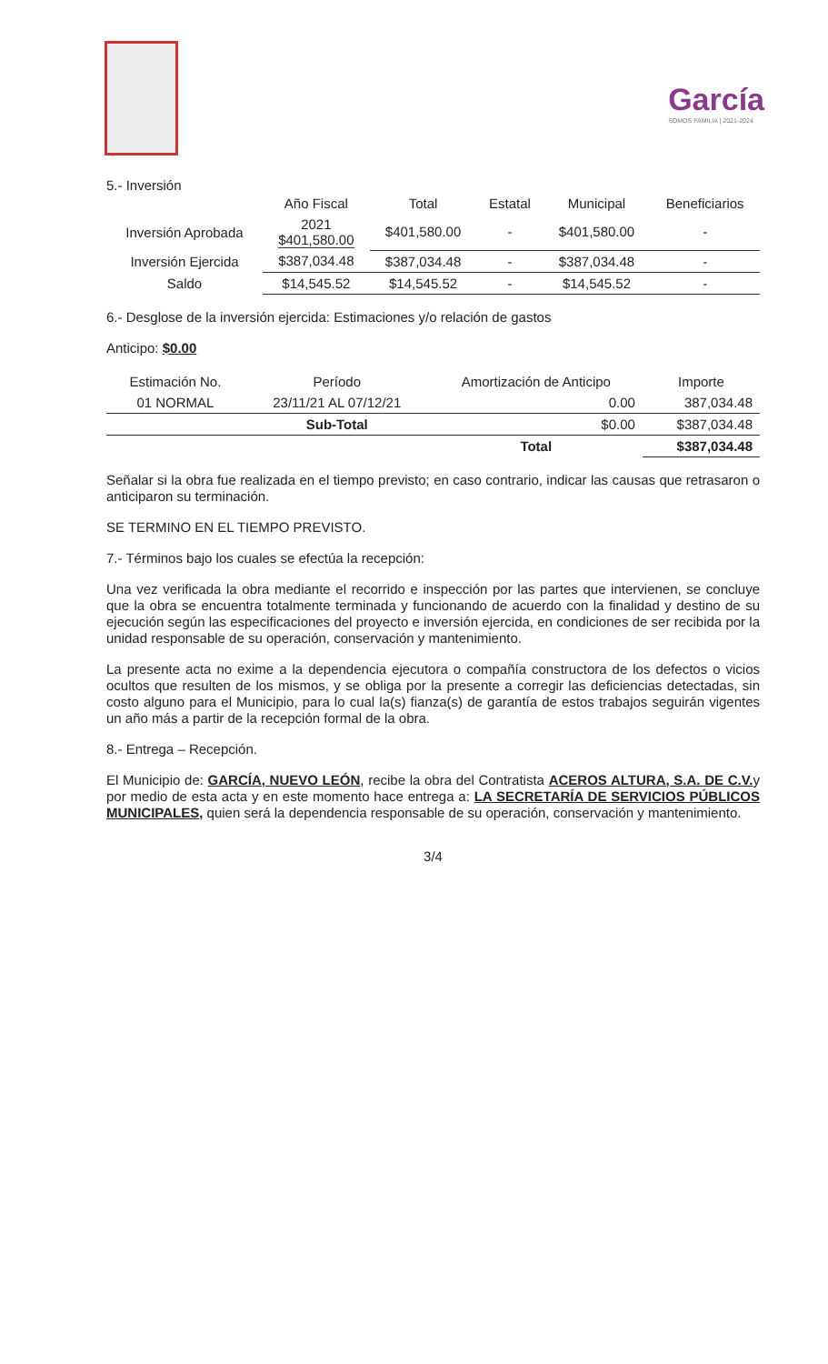García
SOMOS FAMILIA | 2021-2024
5.- Inversión
| | Año Fiscal | Total | Estatal | Municipal | Beneficiarios |
| --- | --- | --- | --- | --- | --- |
| Inversión Aprobada | 2021 $401,580.00 | $401,580.00 | - | $401,580.00 | - |
| Inversión Ejercida | $387,034.48 | $387,034.48 | - | $387,034.48 | - |
| Saldo | $14,545.52 | $14,545.52 | - | $14,545.52 | - |
6.- Desglose de la inversión ejercida: Estimaciones y/o relación de gastos
Anticipo: $0.00
| Estimación No. | Período | Amortización de Anticipo | Importe |
| --- | --- | --- | --- |
| 01 NORMAL | 23/11/21 AL 07/12/21 | 0.00 | 387,034.48 |
| | Sub-Total | $0.00 | $387,034.48 |
| | | Total | $387,034.48 |
Señalar si la obra fue realizada en el tiempo previsto; en caso contrario, indicar las causas que retrasaron o anticiparon su terminación.
SE TERMINO EN EL TIEMPO PREVISTO.
7.- Términos bajo los cuales se efectúa la recepción:
Una vez verificada la obra mediante el recorrido e inspección por las partes que intervienen, se concluye que la obra se encuentra totalmente terminada y funcionando de acuerdo con la finalidad y destino de su ejecución según las especificaciones del proyecto e inversión ejercida, en condiciones de ser recibida por la unidad responsable de su operación, conservación y mantenimiento.
La presente acta no exime a la dependencia ejecutora o compañía constructora de los defectos o vicios ocultos que resulten de los mismos, y se obliga por la presente a corregir las deficiencias detectadas, sin costo alguno para el Municipio, para lo cual la(s) fianza(s) de garantía de estos trabajos seguirán vigentes un año más a partir de la recepción formal de la obra.
8.- Entrega – Recepción.
El Municipio de: GARCÍA, NUEVO LEÓN, recibe la obra del Contratista ACEROS ALTURA, S.A. DE C.V. y por medio de esta acta y en este momento hace entrega a: LA SECRETARÍA DE SERVICIOS PÚBLICOS MUNICIPALES, quien será la dependencia responsable de su operación, conservación y mantenimiento.
3/4